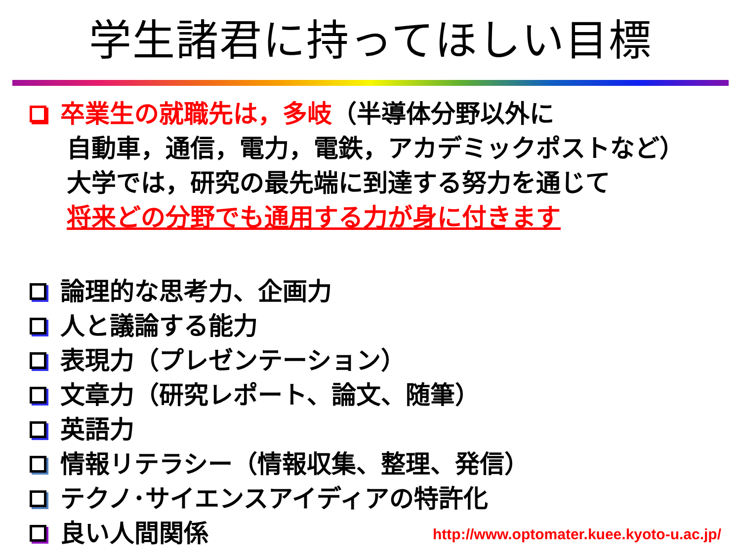学生諸君に持ってほしい目標
卒業生の就職先は，多岐（半導体分野以外に
自動車，通信，電力，電鉄，アカデミックポストなど）
大学では，研究の最先端に到達する努力を通じて
将来どの分野でも通用する力が身に付きます
論理的な思考力、企画力
人と議論する能力
表現力（プレゼンテーション）
文章力（研究レポート、論文、随筆）
英語力
情報リテラシー（情報収集、整理、発信）
テクノ･サイエンスアイディアの特許化
良い人間関係
http://www.optomater.kuee.kyoto-u.ac.jp/